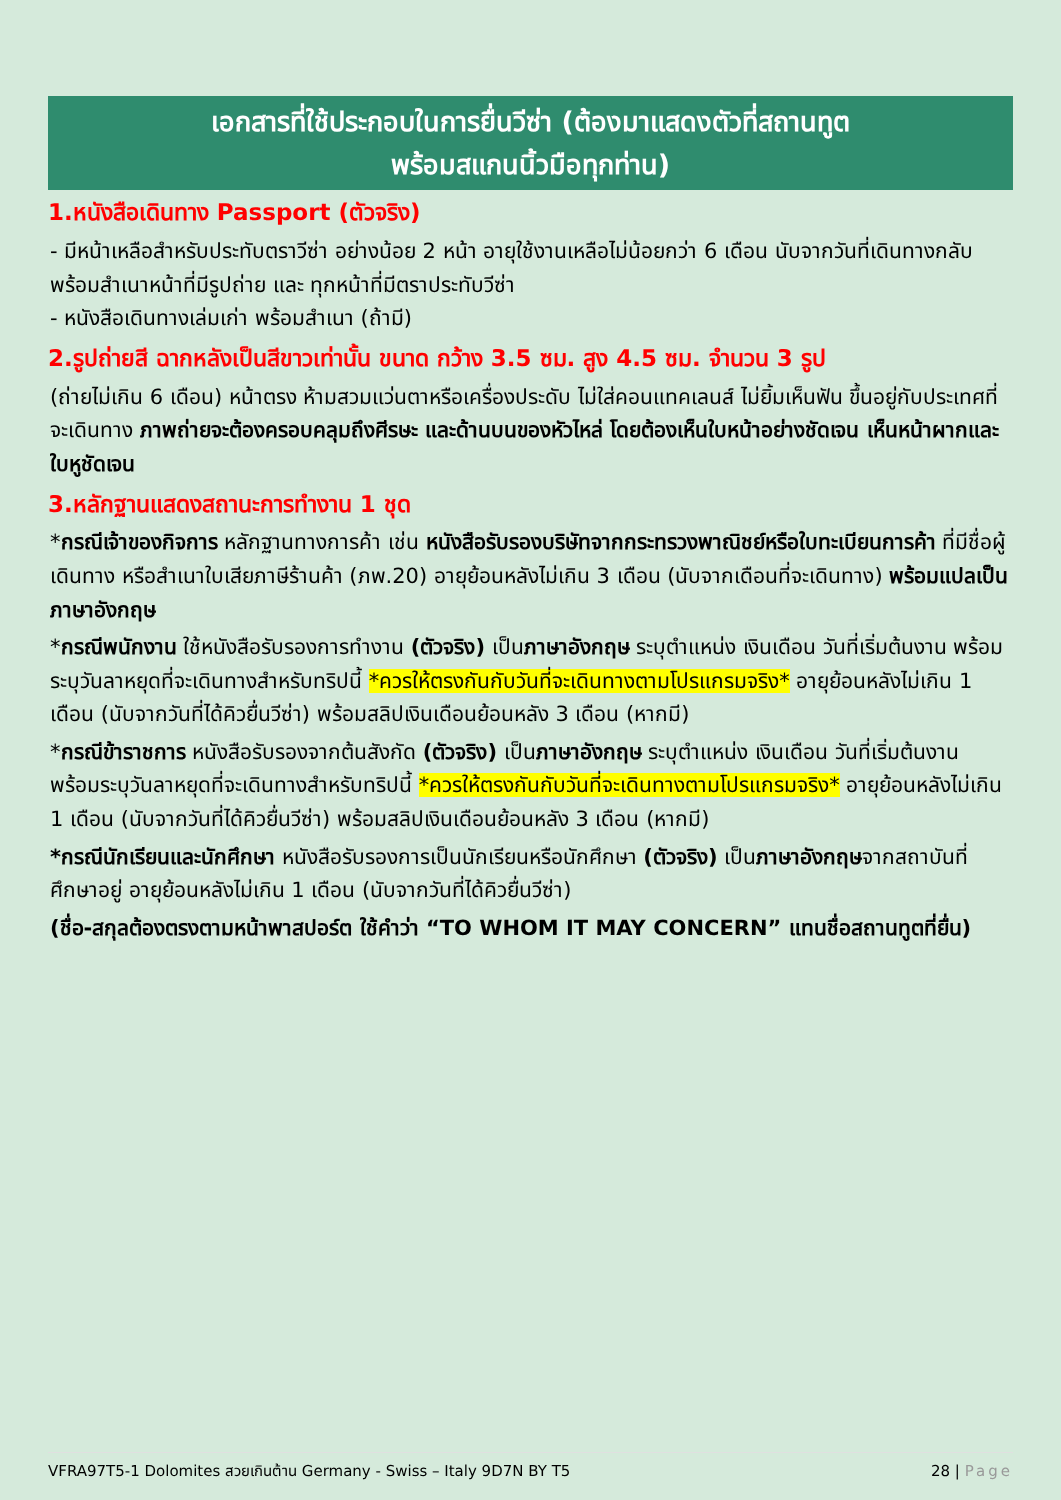เอกสารที่ใช้ประกอบในการยื่นวีซ่า (ต้องมาแสดงตัวที่สถานทูต
พร้อมสแกนนิ้วมือทุกท่าน)
1.หนังสือเดินทาง Passport (ตัวจริง)
- มีหน้าเหลือสำหรับประทับตราวีซ่า อย่างน้อย 2 หน้า อายุใช้งานเหลือไม่น้อยกว่า 6 เดือน นับจากวันที่เดินทางกลับ
พร้อมสำเนาหน้าที่มีรูปถ่าย และ ทุกหน้าที่มีตราประทับวีซ่า
- หนังสือเดินทางเล่มเก่า พร้อมสำเนา (ถ้ามี)
2.รูปถ่ายสี ฉากหลังเป็นสีขาวเท่านั้น ขนาด กว้าง 3.5 ซม. สูง 4.5 ซม. จำนวน 3 รูป
(ถ่ายไม่เกิน 6 เดือน) หน้าตรง ห้ามสวมแว่นตาหรือเครื่องประดับ ไม่ใส่คอนแทคเลนส์ ไม่ยิ้มเห็นฟัน ขึ้นอยู่กับประเทศที่จะเดินทาง ภาพถ่ายจะต้องครอบคลุมถึงศีรษะ และด้านบนของหัวไหล่ โดยต้องเห็นใบหน้าอย่างชัดเจน เห็นหน้าผากและใบหูชัดเจน
3.หลักฐานแสดงสถานะการทำงาน 1 ชุด
*กรณีเจ้าของกิจการ หลักฐานทางการค้า เช่น หนังสือรับรองบริษัทจากกระทรวงพาณิชย์หรือใบทะเบียนการค้า ที่มีชื่อผู้เดินทาง หรือสำเนาใบเสียภาษีร้านค้า (ภพ.20) อายุย้อนหลังไม่เกิน 3 เดือน (นับจากเดือนที่จะเดินทาง) พร้อมแปลเป็นภาษาอังกฤษ
*กรณีพนักงาน ใช้หนังสือรับรองการทำงาน (ตัวจริง) เป็นภาษาอังกฤษ ระบุตำแหน่ง เงินเดือน วันที่เริ่มต้นงาน พร้อมระบุวันลาหยุดที่จะเดินทางสำหรับทริปนี้ *ควรให้ตรงกันกับวันที่จะเดินทางตามโปรแกรมจริง* อายุย้อนหลังไม่เกิน 1 เดือน (นับจากวันที่ได้คิวยื่นวีซ่า) พร้อมสลิปเงินเดือนย้อนหลัง 3 เดือน (หากมี)
*กรณีข้าราชการ หนังสือรับรองจากต้นสังกัด (ตัวจริง) เป็นภาษาอังกฤษ ระบุตำแหน่ง เงินเดือน วันที่เริ่มต้นงาน พร้อมระบุวันลาหยุดที่จะเดินทางสำหรับทริปนี้ *ควรให้ตรงกันกับวันที่จะเดินทางตามโปรแกรมจริง* อายุย้อนหลังไม่เกิน 1 เดือน (นับจากวันที่ได้คิวยื่นวีซ่า) พร้อมสลิปเงินเดือนย้อนหลัง 3 เดือน (หากมี)
*กรณีนักเรียนและนักศึกษา หนังสือรับรองการเป็นนักเรียนหรือนักศึกษา (ตัวจริง) เป็นภาษาอังกฤษจากสถาบันที่ศึกษาอยู่ อายุย้อนหลังไม่เกิน 1 เดือน (นับจากวันที่ได้คิวยื่นวีซ่า)
(ชื่อ-สกุลต้องตรงตามหน้าพาสปอร์ต ใช้คำว่า “TO WHOM IT MAY CONCERN” แทนชื่อสถานทูตที่ยื่น)
VFRA97T5-1 Dolomites สวยเกินต้าน Germany - Swiss – Italy 9D7N BY T5 28 | Page